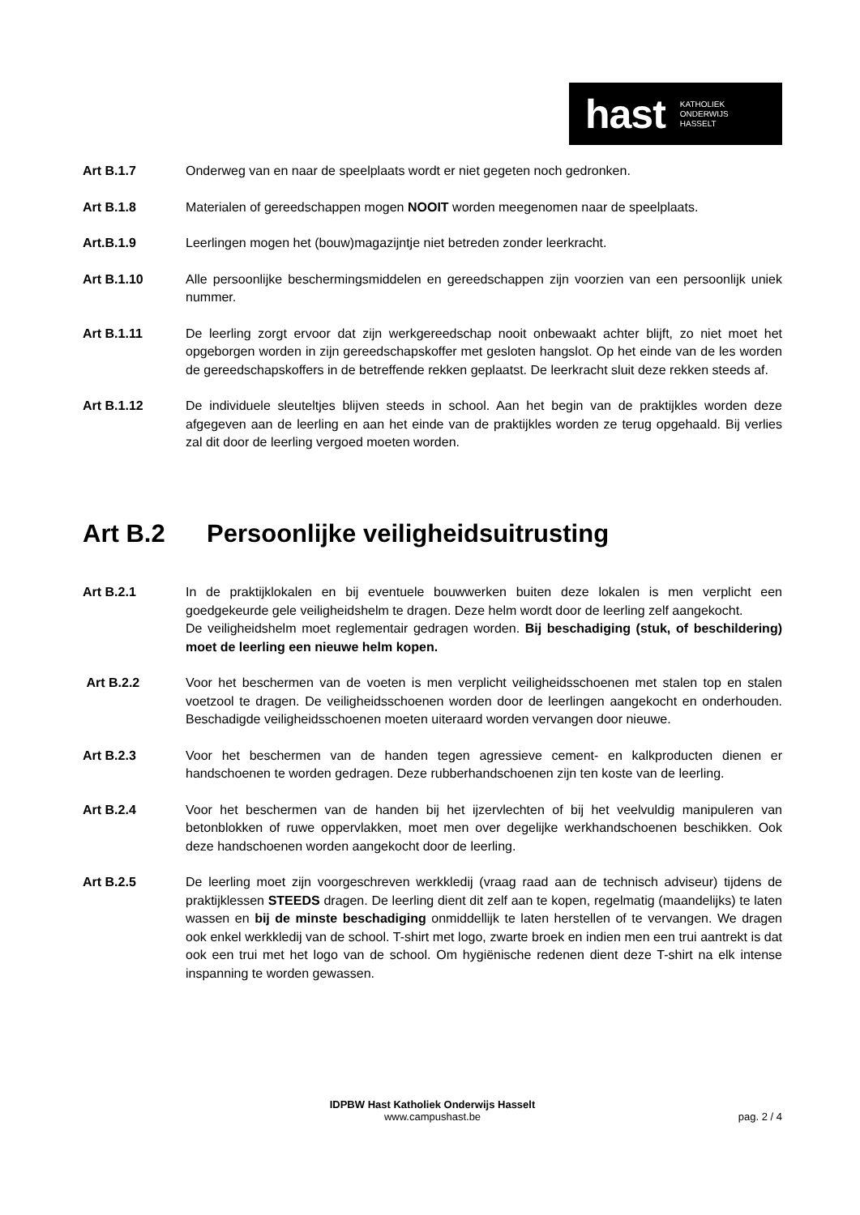hast KATHOLIEK
ONDERWIJS
HASSELT
Art B.1.7 Onderweg van en naar de speelplaats wordt er niet gegeten noch gedronken.
Art B.1.8 Materialen of gereedschappen mogen NOOIT worden meegenomen naar de speelplaats.
Art.B.1.9 Leerlingen mogen het (bouw)magazijntje niet betreden zonder leerkracht.
Art B.1.10 Alle persoonlijke beschermingsmiddelen en gereedschappen zijn voorzien van een persoonlijk uniek nummer.
Art B.1.11 De leerling zorgt ervoor dat zijn werkgereedschap nooit onbewaakt achter blijft, zo niet moet het opgeborgen worden in zijn gereedschapskoffer met gesloten hangslot. Op het einde van de les worden de gereedschapskoffers in de betreffende rekken geplaatst. De leerkracht sluit deze rekken steeds af.
Art B.1.12 De individuele sleuteltjes blijven steeds in school. Aan het begin van de praktijkles worden deze afgegeven aan de leerling en aan het einde van de praktijkles worden ze terug opgehaald. Bij verlies zal dit door de leerling vergoed moeten worden.
Art B.2 Persoonlijke veiligheidsuitrusting
Art B.2.1 In de praktijklokalen en bij eventuele bouwwerken buiten deze lokalen is men verplicht een goedgekeurde gele veiligheidshelm te dragen. Deze helm wordt door de leerling zelf aangekocht.
De veiligheidshelm moet reglementair gedragen worden. Bij beschadiging (stuk, of beschildering) moet de leerling een nieuwe helm kopen.
Art B.2.2 Voor het beschermen van de voeten is men verplicht veiligheidsschoenen met stalen top en stalen voetzool te dragen. De veiligheidsschoenen worden door de leerlingen aangekocht en onderhouden. Beschadigde veiligheidsschoenen moeten uiteraard worden vervangen door nieuwe.
Art B.2.3 Voor het beschermen van de handen tegen agressieve cement- en kalkproducten dienen er handschoenen te worden gedragen. Deze rubberhandschoenen zijn ten koste van de leerling.
Art B.2.4 Voor het beschermen van de handen bij het ijzervlechten of bij het veelvuldig manipuleren van betonblokken of ruwe oppervlakken, moet men over degelijke werkhandschoenen beschikken. Ook deze handschoenen worden aangekocht door de leerling.
Art B.2.5 De leerling moet zijn voorgeschreven werkkledij (vraag raad aan de technisch adviseur) tijdens de praktijklessen STEEDS dragen. De leerling dient dit zelf aan te kopen, regelmatig (maandelijks) te laten wassen en bij de minste beschadiging onmiddellijk te laten herstellen of te vervangen. We dragen ook enkel werkkledij van de school. T-shirt met logo, zwarte broek en indien men een trui aantrekt is dat ook een trui met het logo van de school. Om hygiënische redenen dient deze T-shirt na elk intense inspanning te worden gewassen.
IDPBW Hast Katholiek Onderwijs Hasselt
www.campushast.be
pag. 2 / 4